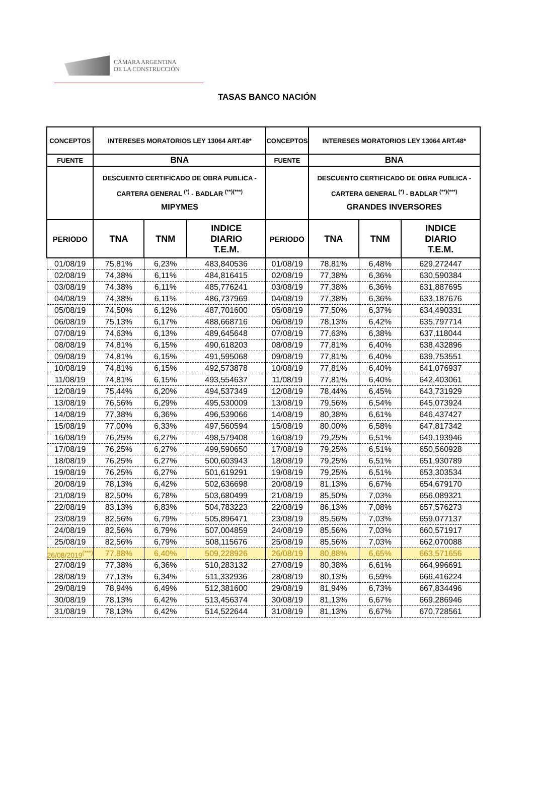CÁMARA ARGENTINA
DE LA CONSTRUCCIÓN
TASAS BANCO NACIÓN
| CONCEPTOS | INTERESES MORATORIOS LEY 13064 ART.48* | | | CONCEPTOS | INTERESES MORATORIOS LEY 13064 ART.48* | | |
| --- | --- | --- | --- | --- | --- | --- | --- |
| FUENTE | BNA | | | FUENTE | BNA | | |
| | DESCUENTO CERTIFICADO DE OBRA PUBLICA - CARTERA GENERAL <sup>(*)</sup> - BADLAR <sup>(**)(***)</sup> MIPYMES | | | | DESCUENTO CERTIFICADO DE OBRA PUBLICA -CARTERA GENERAL <sup>(*)</sup> - BADLAR <sup>(**)(***)</sup> GRANDES INVERSORES | | |
| PERIODO | TNA | TNM | INDICE DIARIO T.E.M. | PERIODO | TNA | TNM | INDICE DIARIO T.E.M. |
| 01/08/19 | 75,81% | 6,23% | 483,840536 | 01/08/19 | 78,81% | 6,48% | 629,272447 |
| 02/08/19 | 74,38% | 6,11% | 484,816415 | 02/08/19 | 77,38% | 6,36% | 630,590384 |
| 03/08/19 | 74,38% | 6,11% | 485,776241 | 03/08/19 | 77,38% | 6,36% | 631,887695 |
| 04/08/19 | 74,38% | 6,11% | 486,737969 | 04/08/19 | 77,38% | 6,36% | 633,187676 |
| 05/08/19 | 74,50% | 6,12% | 487,701600 | 05/08/19 | 77,50% | 6,37% | 634,490331 |
| 06/08/19 | 75,13% | 6,17% | 488,668716 | 06/08/19 | 78,13% | 6,42% | 635,797714 |
| 07/08/19 | 74,63% | 6,13% | 489,645648 | 07/08/19 | 77,63% | 6,38% | 637,118044 |
| 08/08/19 | 74,81% | 6,15% | 490,618203 | 08/08/19 | 77,81% | 6,40% | 638,432896 |
| 09/08/19 | 74,81% | 6,15% | 491,595068 | 09/08/19 | 77,81% | 6,40% | 639,753551 |
| 10/08/19 | 74,81% | 6,15% | 492,573878 | 10/08/19 | 77,81% | 6,40% | 641,076937 |
| 11/08/19 | 74,81% | 6,15% | 493,554637 | 11/08/19 | 77,81% | 6,40% | 642,403061 |
| 12/08/19 | 75,44% | 6,20% | 494,537349 | 12/08/19 | 78,44% | 6,45% | 643,731929 |
| 13/08/19 | 76,56% | 6,29% | 495,530009 | 13/08/19 | 79,56% | 6,54% | 645,073924 |
| 14/08/19 | 77,38% | 6,36% | 496,539066 | 14/08/19 | 80,38% | 6,61% | 646,437427 |
| 15/08/19 | 77,00% | 6,33% | 497,560594 | 15/08/19 | 80,00% | 6,58% | 647,817342 |
| 16/08/19 | 76,25% | 6,27% | 498,579408 | 16/08/19 | 79,25% | 6,51% | 649,193946 |
| 17/08/19 | 76,25% | 6,27% | 499,590650 | 17/08/19 | 79,25% | 6,51% | 650,560928 |
| 18/08/19 | 76,25% | 6,27% | 500,603943 | 18/08/19 | 79,25% | 6,51% | 651,930789 |
| 19/08/19 | 76,25% | 6,27% | 501,619291 | 19/08/19 | 79,25% | 6,51% | 653,303534 |
| 20/08/19 | 78,13% | 6,42% | 502,636698 | 20/08/19 | 81,13% | 6,67% | 654,679170 |
| 21/08/19 | 82,50% | 6,78% | 503,680499 | 21/08/19 | 85,50% | 7,03% | 656,089321 |
| 22/08/19 | 83,13% | 6,83% | 504,783223 | 22/08/19 | 86,13% | 7,08% | 657,576273 |
| 23/08/19 | 82,56% | 6,79% | 505,896471 | 23/08/19 | 85,56% | 7,03% | 659,077137 |
| 24/08/19 | 82,56% | 6,79% | 507,004859 | 24/08/19 | 85,56% | 7,03% | 660,571917 |
| 25/08/19 | 82,56% | 6,79% | 508,115676 | 25/08/19 | 85,56% | 7,03% | 662,070088 |
| 26/08/2019<sup>(***)</sup> | 77,88% | 6,40% | 509,228926 | 26/08/19 | 80,88% | 6,65% | 663,571656 |
| 27/08/19 | 77,38% | 6,36% | 510,283132 | 27/08/19 | 80,38% | 6,61% | 664,996691 |
| 28/08/19 | 77,13% | 6,34% | 511,332936 | 28/08/19 | 80,13% | 6,59% | 666,416224 |
| 29/08/19 | 78,94% | 6,49% | 512,381600 | 29/08/19 | 81,94% | 6,73% | 667,834496 |
| 30/08/19 | 78,13% | 6,42% | 513,456374 | 30/08/19 | 81,13% | 6,67% | 669,286946 |
| 31/08/19 | 78,13% | 6,42% | 514,522644 | 31/08/19 | 81,13% | 6,67% | 670,728561 |